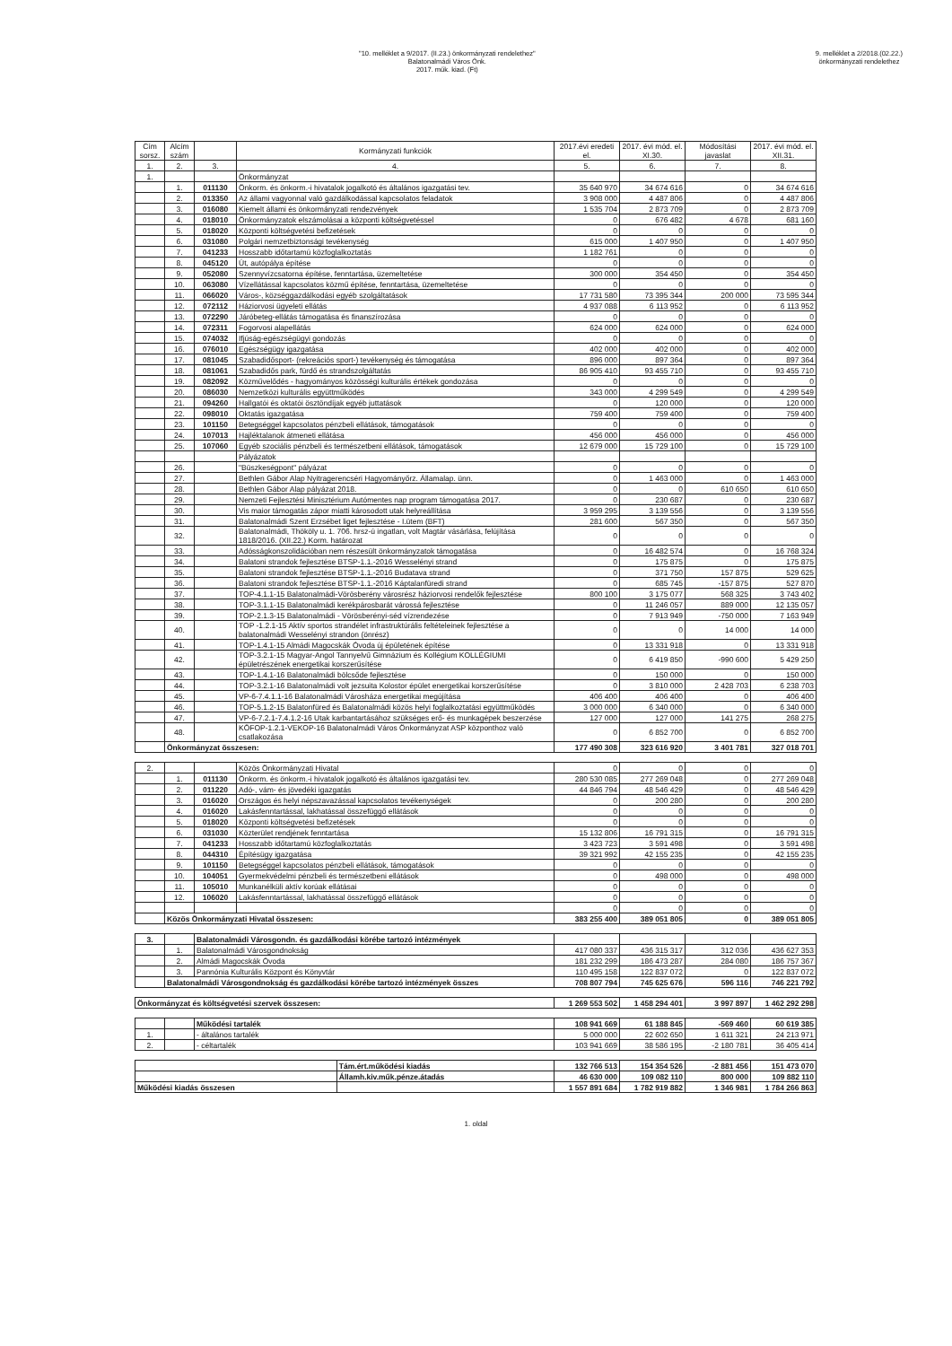"10. melléklet a 9/2017. (II.23.) önkormányzati rendelethez"
Balatonalmádi Város Önk.
2017. műk. kiad. (Ft)
9. melléklet a 2/2018.(02.22.)
önkormányzati rendelethez
| Cím sorsz. | Alcím szám | | Kormányzati funkciók | 2017.évi eredeti el. | 2017. évi mód. el. XI.30. | Módosítási javaslat | 2017. évi mód. el. XII.31. |
| --- | --- | --- | --- | --- | --- | --- | --- |
| 1. | 2. | 3. | 4. | 5. | 6. | 7. | 8. |
| 1. | | | Önkormányzat | | | | |
| | 1. | 011130 | Önkorm. és önkorm.-i hivatalok jogalkotó és általános igazgatási tev. | 35 640 970 | 34 674 616 | 0 | 34 674 616 |
| | 2. | 013350 | Az állami vagyonnal való gazdálkodással kapcsolatos feladatok | 3 908 000 | 4 487 806 | 0 | 4 487 806 |
| | 3. | 016080 | Kiemelt állami és önkormányzati rendezvények | 1 535 704 | 2 873 709 | 0 | 2 873 709 |
| | 4. | 018010 | Önkormányzatok elszámolásai a központi költségvetéssel | 0 | 676 482 | 4 678 | 681 160 |
| | 5. | 018020 | Központi költségvetési befizetések | 0 | 0 | 0 | 0 |
| | 6. | 031080 | Polgári nemzetbiztonsági tevékenység | 615 000 | 1 407 950 | 0 | 1 407 950 |
| | 7. | 041233 | Hosszabb időtartamú közfoglalkoztatás | 1 182 761 | 0 | 0 | 0 |
| | 8. | 045120 | Út, autópálya építése | 0 | 0 | 0 | 0 |
| | 9. | 052080 | Szennyvízcsatorna építése, fenntartása, üzemeltetése | 300 000 | 354 450 | 0 | 354 450 |
| | 10. | 063080 | Vízellátással kapcsolatos közmű építése, fenntartása, üzemeltetése | 0 | 0 | 0 | 0 |
| | 11. | 066020 | Város-, községgazdálkodási egyéb szolgáltatások | 17 731 580 | 73 395 344 | 200 000 | 73 595 344 |
| | 12. | 072112 | Háziorvosi ügyeleti ellátás | 4 937 088 | 6 113 952 | 0 | 6 113 952 |
| | 13. | 072290 | Járóbeteg-ellátás támogatása és finanszírozása | 0 | 0 | 0 | 0 |
| | 14. | 072311 | Fogorvosi alapellátás | 624 000 | 624 000 | 0 | 624 000 |
| | 15. | 074032 | Ifjúság-egészségügyi gondozás | 0 | 0 | 0 | 0 |
| | 16. | 076010 | Egészségügy igazgatása | 402 000 | 402 000 | 0 | 402 000 |
| | 17. | 081045 | Szabadidősport- (rekreációs sport-) tevékenység és támogatása | 896 000 | 897 364 | 0 | 897 364 |
| | 18. | 081061 | Szabadidős park, fürdő és strandszolgáltatás | 86 905 410 | 93 455 710 | 0 | 93 455 710 |
| | 19. | 082092 | Közművelődés - hagyományos közösségi kulturális értékek gondozása | 0 | 0 | 0 | 0 |
| | 20. | 086030 | Nemzetközi kulturális együttműködés | 343 000 | 4 299 549 | 0 | 4 299 549 |
| | 21. | 094260 | Hallgatói és oktatói ösztöndíjak egyéb juttatások | 0 | 120 000 | 0 | 120 000 |
| | 22. | 098010 | Oktatás igazgatása | 759 400 | 759 400 | 0 | 759 400 |
| | 23. | 101150 | Betegséggel kapcsolatos pénzbeli ellátások, támogatások | 0 | 0 | 0 | 0 |
| | 24. | 107013 | Hajléktalanok átmeneti ellátása | 456 000 | 456 000 | 0 | 456 000 |
| | 25. | 107060 | Egyéb szociális pénzbeli és természetbeni ellátások, támogatások | 12 679 000 | 15 729 100 | 0 | 15 729 100 |
| | | | Pályázatok | | | | |
| | 26. | | "Büszkeségpont" pályázat | 0 | 0 | 0 | 0 |
| | 27. | | Bethlen Gábor Alap Nyitragerencséri Hagyományőrz. Államalap. ünn. | 0 | 1 463 000 | 0 | 1 463 000 |
| | 28. | | Bethlen Gábor Alap pályázat 2018. | 0 | 0 | 610 650 | 610 650 |
| | 29. | | Nemzeti Fejlesztési Minisztérium Autómentes nap program támogatása 2017. | 0 | 230 687 | 0 | 230 687 |
| | 30. | | Vis maior támogatás zápor miatti károsodott utak helyreállítása | 3 959 295 | 3 139 556 | 0 | 3 139 556 |
| | 31. | | Balatonalmádi Szent Erzsébet liget fejlesztése - I.ütem (BFT) | 281 600 | 567 350 | 0 | 567 350 |
| | 32. | | Balatonalmádi, Thököly u. 1. 706. hrsz-ú ingatlan, volt Magtár vásárlása, felújítása 1818/2016. (XII.22.) Korm. határozat | 0 | 0 | 0 | 0 |
| | 33. | | Adósságkonszolidációban nem részesült önkormányzatok támogatása | 0 | 16 482 574 | 0 | 16 768 324 |
| | 34. | | Balatoni strandok fejlesztése BTSP-1.1.-2016 Wesselényi strand | 0 | 175 875 | 0 | 175 875 |
| | 35. | | Balatoni strandok fejlesztése BTSP-1.1.-2016 Budatava strand | 0 | 371 750 | 157 875 | 529 625 |
| | 36. | | Balatoni strandok fejlesztése BTSP-1.1.-2016 Káptalanfüredi strand | 0 | 685 745 | -157 875 | 527 870 |
| | 37. | | TOP-4.1.1-15 Balatonalmádi-Vörösberény városrész háziorvosi rendelők fejlesztése | 800 100 | 3 175 077 | 568 325 | 3 743 402 |
| | 38. | | TOP-3.1.1-15 Balatonalmádi kerékpárosbarát várossá fejlesztése | 0 | 11 246 057 | 889 000 | 12 135 057 |
| | 39. | | TOP-2.1.3-15 Balatonalmádi - Vörösberényi-séd vízrendezése | 0 | 7 913 949 | -750 000 | 7 163 949 |
| | 40. | | TOP -1.2.1-15 Aktív sportos strandélet infrastruktúrális feltételeinek fejlesztése a balatonalmádi Wesselényi strandon (önrész) | 0 | 0 | 14 000 | 14 000 |
| | 41. | | TOP-1.4.1-15 Almádi Magocskák Óvoda új épületének építése | 0 | 13 331 918 | 0 | 13 331 918 |
| | 42. | | TOP-3.2.1-15 Magyar-Angol Tannyelvű Gimnázium és Kollégium KOLLÉGIUMI épületrészének energetikai korszerűsítése | 0 | 6 419 850 | -990 600 | 5 429 250 |
| | 43. | | TOP-1.4.1-16 Balatonalmádi bölcsőde fejlesztése | 0 | 150 000 | 0 | 150 000 |
| | 44. | | TOP-3.2.1-16 Balatonalmádi volt jezsuita Kolostor épület energetikai korszerűsítése | 0 | 3 810 000 | 2 428 703 | 6 238 703 |
| | 45. | | VP-6-7.4.1.1-16 Balatonalmádi Városháza energetikai megújítása | 406 400 | 406 400 | 0 | 406 400 |
| | 46. | | TOP-5.1.2-15 Balatonfüred és Balatonalmádi közös helyi foglalkoztatási együttműködés | 3 000 000 | 6 340 000 | 0 | 6 340 000 |
| | 47. | | VP-6-7.2.1-7.4.1.2-16 Utak karbantartásához szükséges erő- és munkagépek beszerzése | 127 000 | 127 000 | 141 275 | 268 275 |
| | 48. | | KÖFOP-1.2.1-VEKOP-16 Balatonalmádi Város Önkormányzat ASP központhoz való csatlakozása | 0 | 6 852 700 | 0 | 6 852 700 |
| | Önkormányzat összesen: | | | 177 490 308 | 323 616 920 | 3 401 781 | 327 018 701 |
| 2. | | | Közös Önkormányzati Hivatal | 0 | 0 | 0 | 0 |
| | 1. | 011130 | Önkorm. és önkorm.-i hivatalok jogalkotó és általános igazgatási tev. | 280 530 085 | 277 269 048 | 0 | 277 269 048 |
| | 2. | 011220 | Adó-, vám- és jövedéki igazgatás | 44 846 794 | 48 546 429 | 0 | 48 546 429 |
| | 3. | 016020 | Országos és helyi népszavazással kapcsolatos tevékenységek | 0 | 200 280 | 0 | 200 280 |
| | 4. | 016020 | Lakásfenntartással, lakhatással összefüggő ellátások | 0 | 0 | 0 | 0 |
| | 5. | 018020 | Központi költségvetési befizetések | 0 | 0 | 0 | 0 |
| | 6. | 031030 | Közterület rendjének fenntartása | 15 132 806 | 16 791 315 | 0 | 16 791 315 |
| | 7. | 041233 | Hosszabb időtartamú közfoglalkoztatás | 3 423 723 | 3 591 498 | 0 | 3 591 498 |
| | 8. | 044310 | Építésügy igazgatása | 39 321 992 | 42 155 235 | 0 | 42 155 235 |
| | 9. | 101150 | Betegséggel kapcsolatos pénzbeli ellátások, támogatások | 0 | 0 | 0 | 0 |
| | 10. | 104051 | Gyermekvédelmi pénzbeli és természetbeni ellátások | 0 | 498 000 | 0 | 498 000 |
| | 11. | 105010 | Munkanélküli aktív korúak ellátásai | 0 | 0 | 0 | 0 |
| | 12. | 106020 | Lakásfenntartással, lakhatással összefüggő ellátások | 0 | 0 | 0 | 0 |
| | | | | 0 | 0 | 0 | 0 |
| | Közös Önkormányzati Hivatal összesen: | | | 383 255 400 | 389 051 805 | 0 | 389 051 805 |
| 3. | | Balatonalmádi Városgondn. és gazdálkodási körébe tartozó intézmények | | | | |
| | 1. | Balatonalmádi Városgondnokság | 417 080 337 | 436 315 317 | 312 036 | 436 627 353 |
| | 2. | Almádi Magocskák Óvoda | 181 232 299 | 186 473 287 | 284 080 | 186 757 367 |
| | 3. | Pannónia Kulturális Központ és Könyvtár | 110 495 158 | 122 837 072 | 0 | 122 837 072 |
| | Balatonalmádi Városgondnokság és gazdálkodási körébe tartozó intézmények összes | | 708 807 794 | 745 625 676 | 596 116 | 746 221 792 |
| Önkormányzat és költségvetési szervek összesen: | 1 269 553 502 | 1 458 294 401 | 3 997 897 | 1 462 292 298 |
| | | Működési tartalék | 108 941 669 | 61 188 845 | -569 460 | 60 619 385 |
| 1. | | - általános tartalék | 5 000 000 | 22 602 650 | 1 611 321 | 24 213 971 |
| 2. | | - céltartalék | 103 941 669 | 38 586 195 | -2 180 781 | 36 405 414 |
| | Tám.ért.működési kiadás | 132 766 513 | 154 354 526 | -2 881 456 | 151 473 070 |
| | Államh.kiv.műk.pénze.átadás | 46 630 000 | 109 082 110 | 800 000 | 109 882 110 |
| Működési kiadás összesen | | 1 557 891 684 | 1 782 919 882 | 1 346 981 | 1 784 266 863 |
1. oldal